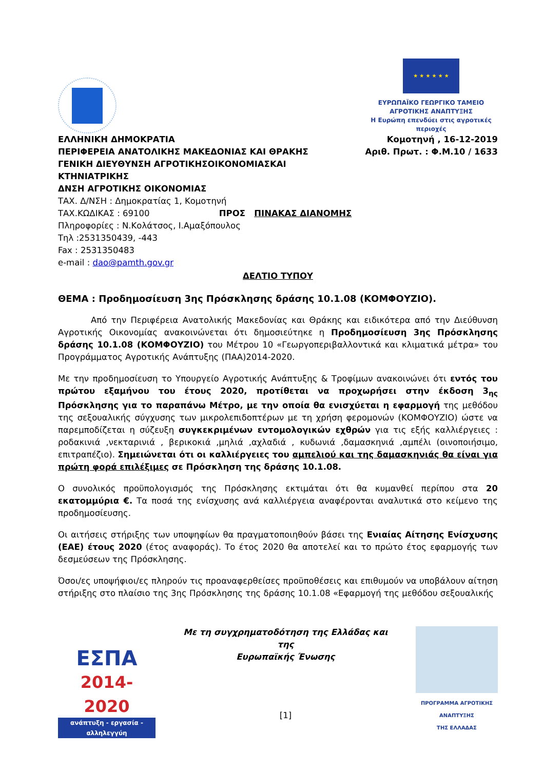★ ★ ★ ★ ★ ★
ΕΥΡΩΠΑΪΚΟ ΓΕΩΡΓΙΚΟ ΤΑΜΕΙΟ ΑΓΡΟΤΙΚΗΣ ΑΝΑΠΤΥΞΗΣ
Η Ευρώπη επενδύει στις αγροτικές περιοχές
ΕΛΛΗΝΙΚΗ ΔΗΜΟΚΡΑΤΙΑ
ΠΕΡΙΦΕΡΕΙΑ ΑΝΑΤΟΛΙΚΗΣ ΜΑΚΕΔΟΝΙΑΣ ΚΑΙ ΘΡΑΚΗΣ
ΓΕΝΙΚΗ ΔΙΕΥΘΥΝΣΗ ΑΓΡΟΤΙΚΗΣΟΙΚΟΝΟΜΙΑΣΚΑΙ
ΚΤΗΝΙΑΤΡΙΚΗΣ
ΔΝΣΗ ΑΓΡΟΤΙΚΗΣ ΟΙΚΟΝΟΜΙΑΣ
ΤΑΧ. Δ/ΝΣΗ : Δημοκρατίας 1, Κομοτηνή
ΤΑΧ.ΚΩΔΙΚΑΣ : 69100 ΠΡΟΣ ΠΙΝΑΚΑΣ ΔΙΑΝΟΜΗΣ
Πληροφορίες : Ν.Κολάτσος, Ι.Αμαξόπουλος
Τηλ :2531350439, -443
Fax : 2531350483
e-mail : dao@pamth.gov.gr
Κομοτηνή , 16-12-2019
Αριθ. Πρωτ. : Φ.Μ.10 / 1633
ΔΕΛΤΙΟ ΤΥΠΟΥ
ΘΕΜΑ : Προδημοσίευση 3ης Πρόσκλησης δράσης 10.1.08 (ΚΟΜΦΟΥΖΙΟ).
Από την Περιφέρεια Ανατολικής Μακεδονίας και Θράκης και ειδικότερα από την Διεύθυνση Αγροτικής Οικονομίας ανακοινώνεται ότι δημοσιεύτηκε η Προδημοσίευση 3ης Πρόσκλησης δράσης 10.1.08 (ΚΟΜΦΟΥΖΙΟ) του Μέτρου 10 «Γεωργοπεριβαλλοντικά και κλιματικά μέτρα» του Προγράμματος Αγροτικής Ανάπτυξης (ΠΑΑ)2014-2020.
Με την προδημοσίευση το Υπουργείο Αγροτικής Ανάπτυξης & Τροφίμων ανακοινώνει ότι εντός του πρώτου εξαμήνου του έτους 2020, προτίθεται να προχωρήσει στην έκδοση 3<sub>ης</sub> Πρόσκλησης για το παραπάνω Μέτρο, με την οποία θα ενισχύεται η εφαρμογή της μεθόδου της σεξουαλικής σύγχυσης των μικρολεπιδοπτέρων με τη χρήση φερομονών (ΚΟΜΦΟΥΖΙΟ) ώστε να παρεμποδίζεται η σύζευξη συγκεκριμένων εντομολογικών εχθρών για τις εξής καλλιέργειες : ροδακινιά ,νεκταρινιά , βερικοκιά ,μηλιά ,αχλαδιά , κυδωνιά ,δαμασκηνιά ,αμπέλι (οινοποιήσιμο, επιτραπέζιο). Σημειώνεται ότι οι καλλιέργειες του αμπελιού και της δαμασκηνιάς θα είναι για πρώτη φορά επιλέξιμες σε Πρόσκληση της δράσης 10.1.08.
Ο συνολικός προϋπολογισμός της Πρόσκλησης εκτιμάται ότι θα κυμανθεί περίπου στα 20 εκατομμύρια €. Τα ποσά της ενίσχυσης ανά καλλιέργεια αναφέρονται αναλυτικά στο κείμενο της προδημοσίευσης.
Οι αιτήσεις στήριξης των υποψηφίων θα πραγματοποιηθούν βάσει της Ενιαίας Αίτησης Ενίσχυσης (ΕΑΕ) έτους 2020 (έτος αναφοράς). Το έτος 2020 θα αποτελεί και το πρώτο έτος εφαρμογής των δεσμεύσεων της Πρόσκλησης.
Όσοι/ες υποψήφιοι/ες πληρούν τις προαναφερθείσες προϋποθέσεις και επιθυμούν να υποβάλουν αίτηση στήριξης στο πλαίσιο της 3ης Πρόσκλησης της δράσης 10.1.08 «Εφαρμογή της μεθόδου σεξουαλικής
ΕΣΠΑ
2014-2020
ανάπτυξη - εργασία - αλληλεγγύη
Με τη συγχρηματοδότηση της Ελλάδας και της
Ευρωπαϊκής Ένωσης
[1]
ΠΡΟΓΡΑΜΜΑ ΑΓΡΟΤΙΚΗΣ ΑΝΑΠΤΥΞΗΣ
ΤΗΣ ΕΛΛΑΔΑΣ